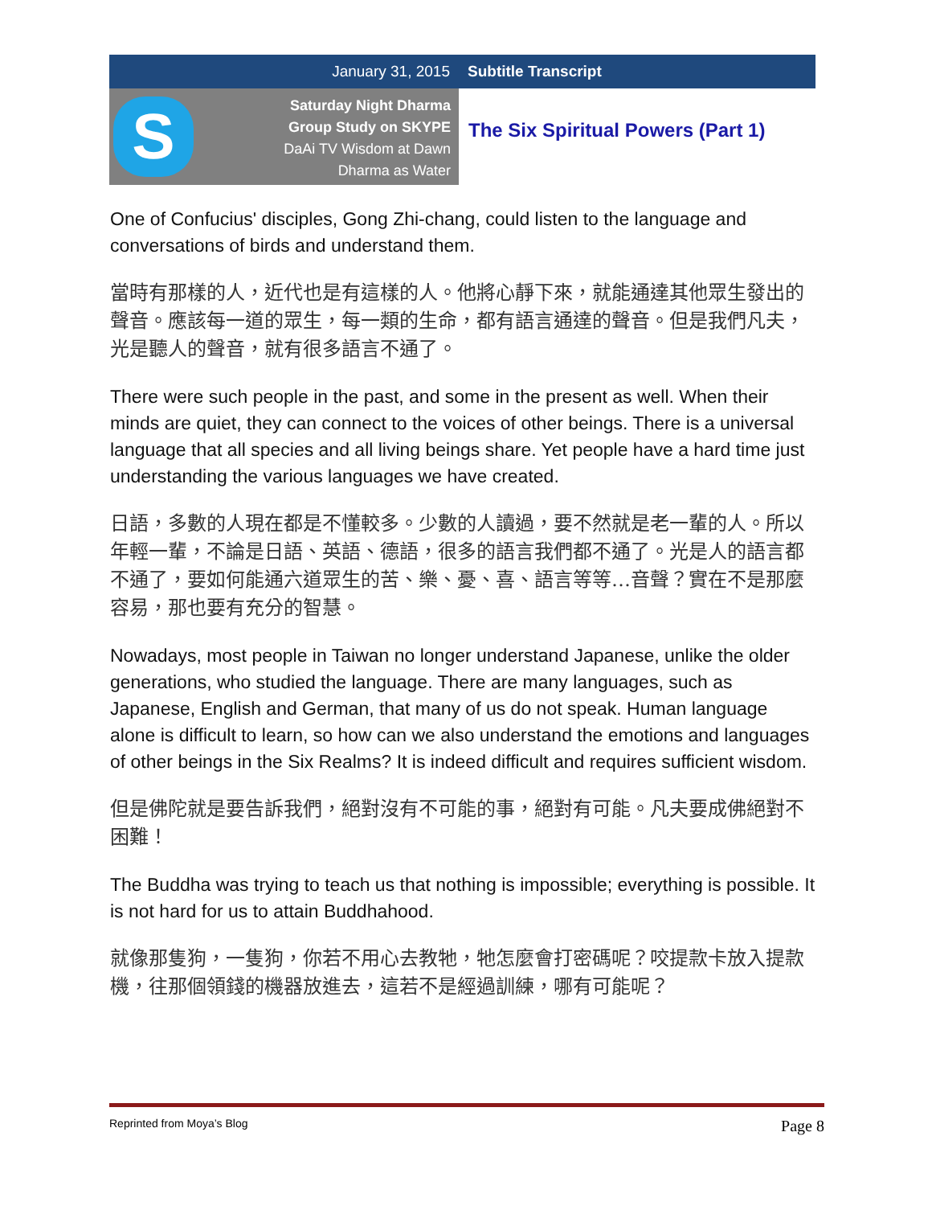January 31, 2015 Subtitle Transcript
S
Saturday Night Dharma
Group Study on SKYPE
DaAi TV Wisdom at Dawn
Dharma as Water
The Six Spiritual Powers (Part 1)
One of Confucius' disciples, Gong Zhi-chang, could listen to the language and conversations of birds and understand them.
當時有那樣的人，近代也是有這樣的人。他將心靜下來，就能通達其他眾生發出的聲音。應該每一道的眾生，每一類的生命，都有語言通達的聲音。但是我們凡夫，光是聽人的聲音，就有很多語言不通了。
There were such people in the past, and some in the present as well. When their minds are quiet, they can connect to the voices of other beings. There is a universal language that all species and all living beings share. Yet people have a hard time just understanding the various languages we have created.
日語，多數的人現在都是不懂較多。少數的人讀過，要不然就是老一輩的人。所以年輕一輩，不論是日語、英語、德語，很多的語言我們都不通了。光是人的語言都不通了，要如何能通六道眾生的苦、樂、憂、喜、語言等等…音聲？實在不是那麼容易，那也要有充分的智慧。
Nowadays, most people in Taiwan no longer understand Japanese, unlike the older generations, who studied the language. There are many languages, such as Japanese, English and German, that many of us do not speak. Human language alone is difficult to learn, so how can we also understand the emotions and languages of other beings in the Six Realms? It is indeed difficult and requires sufficient wisdom.
但是佛陀就是要告訴我們，絕對沒有不可能的事，絕對有可能。凡夫要成佛絕對不困難！
The Buddha was trying to teach us that nothing is impossible; everything is possible. It is not hard for us to attain Buddhahood.
就像那隻狗，一隻狗，你若不用心去教牠，牠怎麼會打密碼呢？咬提款卡放入提款機，往那個領錢的機器放進去，這若不是經過訓練，哪有可能呢？
Reprinted from Moya’s Blog Page 8